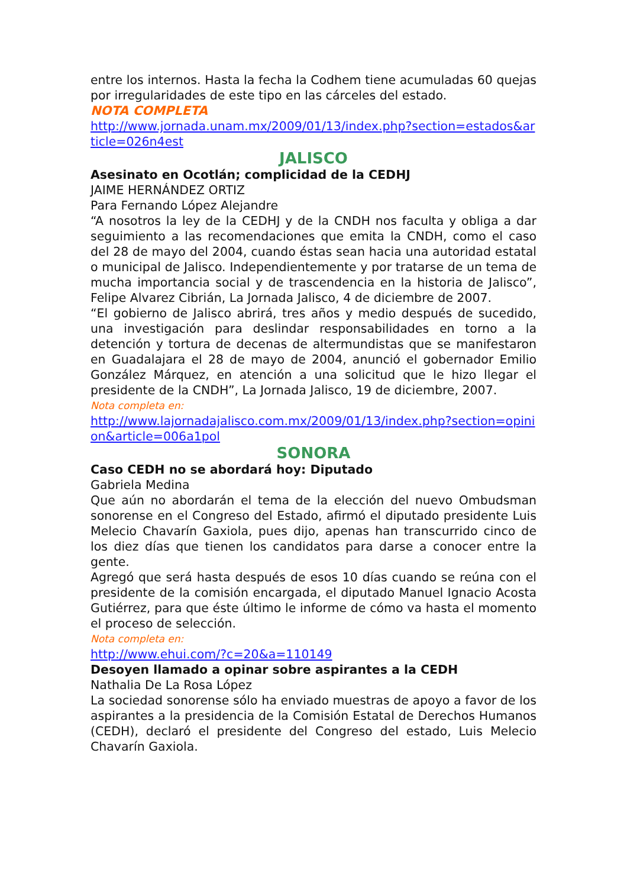entre los internos. Hasta la fecha la Codhem tiene acumuladas 60 quejas por irregularidades de este tipo en las cárceles del estado.
NOTA COMPLETA
http://www.jornada.unam.mx/2009/01/13/index.php?section=estados&article=026n4est
JALISCO
Asesinato en Ocotlán; complicidad de la CEDHJ
JAIME HERNÁNDEZ ORTIZ
Para Fernando López Alejandre
“A nosotros la ley de la CEDHJ y de la CNDH nos faculta y obliga a dar seguimiento a las recomendaciones que emita la CNDH, como el caso del 28 de mayo del 2004, cuando éstas sean hacia una autoridad estatal o municipal de Jalisco. Independientemente y por tratarse de un tema de mucha importancia social y de trascendencia en la historia de Jalisco”, Felipe Alvarez Cibrián, La Jornada Jalisco, 4 de diciembre de 2007.
“El gobierno de Jalisco abrirá, tres años y medio después de sucedido, una investigación para deslindar responsabilidades en torno a la detención y tortura de decenas de altermundistas que se manifestaron en Guadalajara el 28 de mayo de 2004, anunció el gobernador Emilio González Márquez, en atención a una solicitud que le hizo llegar el presidente de la CNDH”, La Jornada Jalisco, 19 de diciembre, 2007.
Nota completa en:
http://www.lajornadajalisco.com.mx/2009/01/13/index.php?section=opinion&article=006a1pol
SONORA
Caso CEDH no se abordará hoy: Diputado
Gabriela Medina
Que aún no abordarán el tema de la elección del nuevo Ombudsman sonorense en el Congreso del Estado, afirmó el diputado presidente Luis Melecio Chavarín Gaxiola, pues dijo, apenas han transcurrido cinco de los diez días que tienen los candidatos para darse a conocer entre la gente.
Agregó que será hasta después de esos 10 días cuando se reúna con el presidente de la comisión encargada, el diputado Manuel Ignacio Acosta Gutiérrez, para que éste último le informe de cómo va hasta el momento el proceso de selección.
Nota completa en:
http://www.ehui.com/?c=20&a=110149
Desoyen llamado a opinar sobre aspirantes a la CEDH
Nathalia De La Rosa López
La sociedad sonorense sólo ha enviado muestras de apoyo a favor de los aspirantes a la presidencia de la Comisión Estatal de Derechos Humanos (CEDH), declaró el presidente del Congreso del estado, Luis Melecio Chavarín Gaxiola.